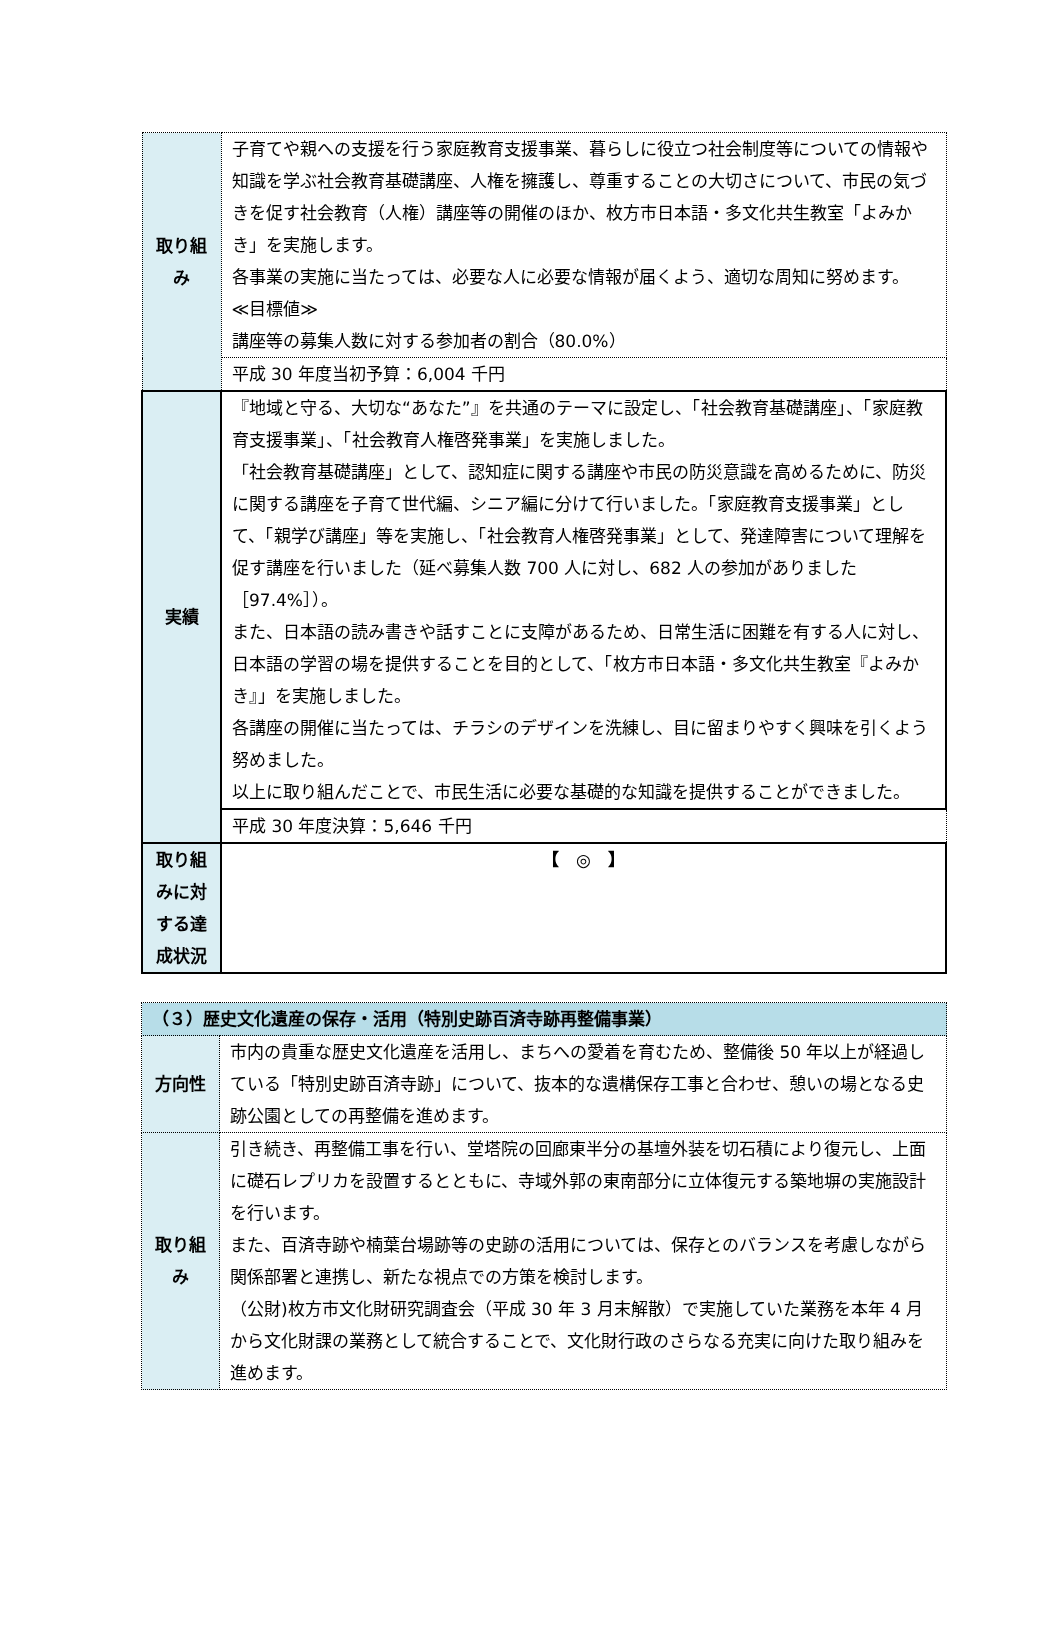| 取り組み | 子育てや親への支援を行う家庭教育支援事業、暮らしに役立つ社会制度等についての情報や知識を学ぶ社会教育基礎講座、人権を擁護し、尊重することの大切さについて、市民の気づきを促す社会教育（人権）講座等の開催のほか、枚方市日本語・多文化共生教室「よみかき」を実施します。 各事業の実施に当たっては、必要な人に必要な情報が届くよう、適切な周知に努めます。 ≪目標値≫ 講座等の募集人数に対する参加者の割合（80.0%） |
| | 平成 30 年度当初予算：6,004 千円 |
| 実績 | 『地域と守る、大切な“あなた”』を共通のテーマに設定し、「社会教育基礎講座」、「家庭教育支援事業」、「社会教育人権啓発事業」を実施しました。 「社会教育基礎講座」として、認知症に関する講座や市民の防災意識を高めるために、防災に関する講座を子育て世代編、シニア編に分けて行いました。「家庭教育支援事業」として、「親学び講座」等を実施し、「社会教育人権啓発事業」として、発達障害について理解を促す講座を行いました（延べ募集人数 700 人に対し、682 人の参加がありました［97.4%］）。 また、日本語の読み書きや話すことに支障があるため、日常生活に困難を有する人に対し、日本語の学習の場を提供することを目的として、「枚方市日本語・多文化共生教室『よみかき』」を実施しました。 各講座の開催に当たっては、チラシのデザインを洗練し、目に留まりやすく興味を引くよう努めました。 以上に取り組んだことで、市民生活に必要な基礎的な知識を提供することができました。 |
| | 平成 30 年度決算：5,646 千円 |
| 取り組みに対する達成状況 | 【 ◎ 】 |
| （３）歴史文化遺産の保存・活用（特別史跡百済寺跡再整備事業） | |
| 方向性 | 市内の貴重な歴史文化遺産を活用し、まちへの愛着を育むため、整備後 50 年以上が経過している「特別史跡百済寺跡」について、抜本的な遺構保存工事と合わせ、憩いの場となる史跡公園としての再整備を進めます。 |
| 取り組み | 引き続き、再整備工事を行い、堂塔院の回廊東半分の基壇外装を切石積により復元し、上面に礎石レプリカを設置するとともに、寺域外郭の東南部分に立体復元する築地塀の実施設計を行います。 また、百済寺跡や楠葉台場跡等の史跡の活用については、保存とのバランスを考慮しながら関係部署と連携し、新たな視点での方策を検討します。 （公財)枚方市文化財研究調査会（平成 30 年 3 月末解散）で実施していた業務を本年 4 月から文化財課の業務として統合することで、文化財行政のさらなる充実に向けた取り組みを進めます。 |